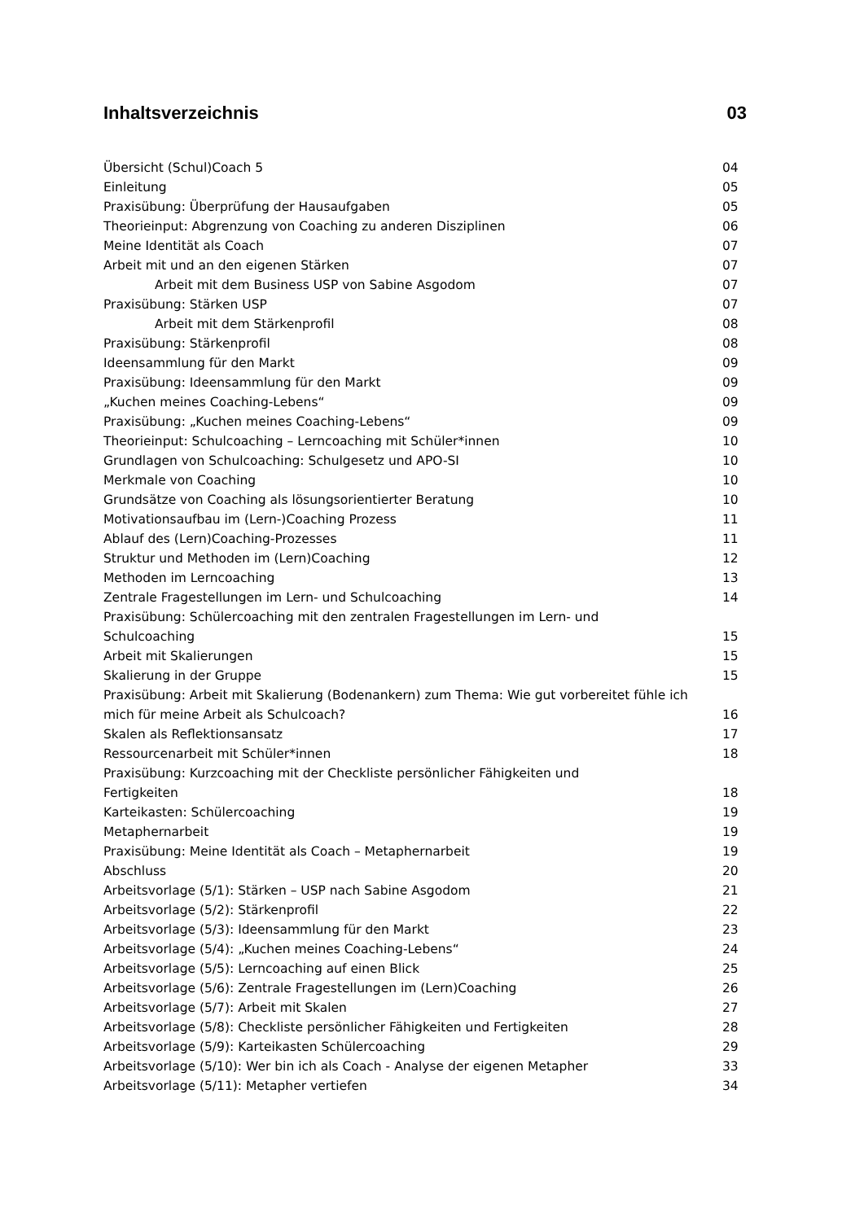Inhaltsverzeichnis 03
Übersicht (Schul)Coach 5 04
Einleitung 05
Praxisübung: Überprüfung der Hausaufgaben 05
Theorieinput: Abgrenzung von Coaching zu anderen Disziplinen 06
Meine Identität als Coach 07
Arbeit mit und an den eigenen Stärken 07
Arbeit mit dem Business USP von Sabine Asgodom 07
Praxisübung: Stärken USP 07
Arbeit mit dem Stärkenprofil 08
Praxisübung: Stärkenprofil 08
Ideensammlung für den Markt 09
Praxisübung: Ideensammlung für den Markt 09
„Kuchen meines Coaching-Lebens“ 09
Praxisübung: „Kuchen meines Coaching-Lebens“ 09
Theorieinput: Schulcoaching – Lerncoaching mit Schüler*innen 10
Grundlagen von Schulcoaching: Schulgesetz und APO-SI 10
Merkmale von Coaching 10
Grundsätze von Coaching als lösungsorientierter Beratung 10
Motivationsaufbau im (Lern-)Coaching Prozess 11
Ablauf des (Lern)Coaching-Prozesses 11
Struktur und Methoden im (Lern)Coaching 12
Methoden im Lerncoaching 13
Zentrale Fragestellungen im Lern- und Schulcoaching 14
Praxisübung: Schülercoaching mit den zentralen Fragestellungen im Lern- und
Schulcoaching 15
Arbeit mit Skalierungen 15
Skalierung in der Gruppe 15
Praxisübung: Arbeit mit Skalierung (Bodenankern) zum Thema: Wie gut vorbereitet fühle ich
mich für meine Arbeit als Schulcoach? 16
Skalen als Reflektionsansatz 17
Ressourcenarbeit mit Schüler*innen 18
Praxisübung: Kurzcoaching mit der Checkliste persönlicher Fähigkeiten und
Fertigkeiten 18
Karteikasten: Schülercoaching 19
Metaphernarbeit 19
Praxisübung: Meine Identität als Coach – Metaphernarbeit 19
Abschluss 20
Arbeitsvorlage (5/1): Stärken – USP nach Sabine Asgodom 21
Arbeitsvorlage (5/2): Stärkenprofil 22
Arbeitsvorlage (5/3): Ideensammlung für den Markt 23
Arbeitsvorlage (5/4): „Kuchen meines Coaching-Lebens“ 24
Arbeitsvorlage (5/5): Lerncoaching auf einen Blick 25
Arbeitsvorlage (5/6): Zentrale Fragestellungen im (Lern)Coaching 26
Arbeitsvorlage (5/7): Arbeit mit Skalen 27
Arbeitsvorlage (5/8): Checkliste persönlicher Fähigkeiten und Fertigkeiten 28
Arbeitsvorlage (5/9): Karteikasten Schülercoaching 29
Arbeitsvorlage (5/10): Wer bin ich als Coach - Analyse der eigenen Metapher 33
Arbeitsvorlage (5/11): Metapher vertiefen 34